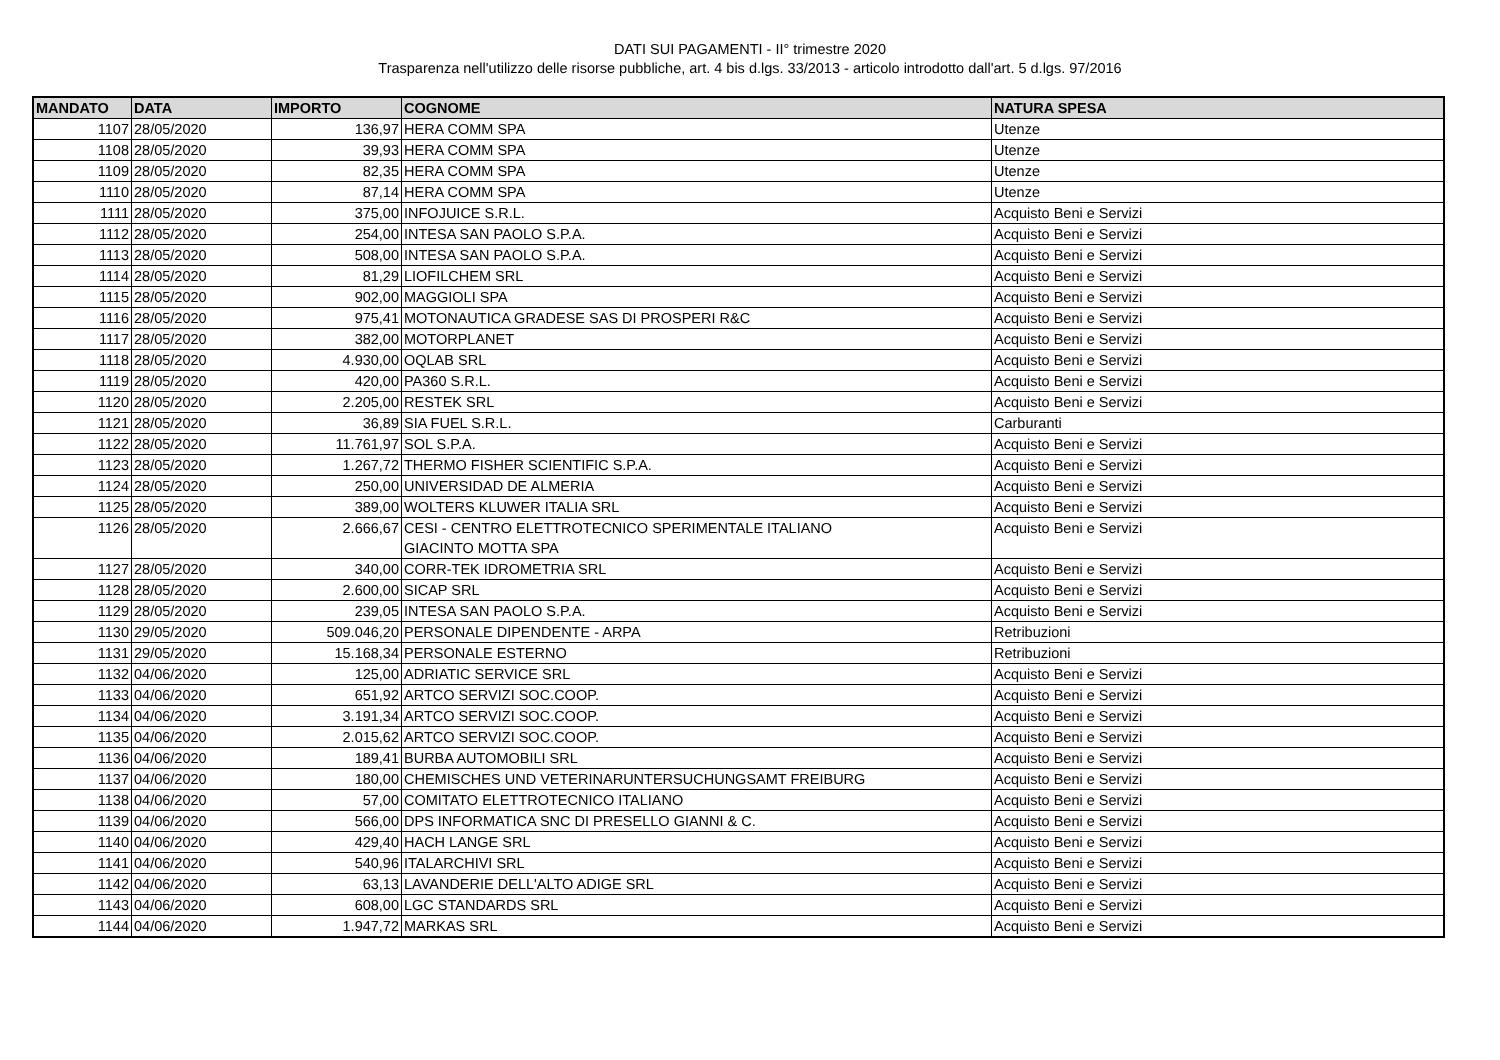DATI SUI PAGAMENTI - II° trimestre 2020
Trasparenza nell'utilizzo delle risorse pubbliche, art. 4 bis d.lgs. 33/2013 - articolo introdotto dall'art. 5 d.lgs. 97/2016
| MANDATO | DATA | IMPORTO | COGNOME | NATURA SPESA |
| --- | --- | --- | --- | --- |
| 1107 | 28/05/2020 | 136,97 | HERA COMM SPA | Utenze |
| 1108 | 28/05/2020 | 39,93 | HERA COMM SPA | Utenze |
| 1109 | 28/05/2020 | 82,35 | HERA COMM SPA | Utenze |
| 1110 | 28/05/2020 | 87,14 | HERA COMM SPA | Utenze |
| 1111 | 28/05/2020 | 375,00 | INFOJUICE S.R.L. | Acquisto Beni e Servizi |
| 1112 | 28/05/2020 | 254,00 | INTESA SAN PAOLO S.P.A. | Acquisto Beni e Servizi |
| 1113 | 28/05/2020 | 508,00 | INTESA SAN PAOLO S.P.A. | Acquisto Beni e Servizi |
| 1114 | 28/05/2020 | 81,29 | LIOFILCHEM SRL | Acquisto Beni e Servizi |
| 1115 | 28/05/2020 | 902,00 | MAGGIOLI SPA | Acquisto Beni e Servizi |
| 1116 | 28/05/2020 | 975,41 | MOTONAUTICA GRADESE SAS DI PROSPERI R&C | Acquisto Beni e Servizi |
| 1117 | 28/05/2020 | 382,00 | MOTORPLANET | Acquisto Beni e Servizi |
| 1118 | 28/05/2020 | 4.930,00 | OQLAB SRL | Acquisto Beni e Servizi |
| 1119 | 28/05/2020 | 420,00 | PA360 S.R.L. | Acquisto Beni e Servizi |
| 1120 | 28/05/2020 | 2.205,00 | RESTEK SRL | Acquisto Beni e Servizi |
| 1121 | 28/05/2020 | 36,89 | SIA FUEL S.R.L. | Carburanti |
| 1122 | 28/05/2020 | 11.761,97 | SOL S.P.A. | Acquisto Beni e Servizi |
| 1123 | 28/05/2020 | 1.267,72 | THERMO FISHER SCIENTIFIC S.P.A. | Acquisto Beni e Servizi |
| 1124 | 28/05/2020 | 250,00 | UNIVERSIDAD DE ALMERIA | Acquisto Beni e Servizi |
| 1125 | 28/05/2020 | 389,00 | WOLTERS KLUWER ITALIA SRL | Acquisto Beni e Servizi |
| 1126 | 28/05/2020 | 2.666,67 | CESI - CENTRO ELETTROTECNICO SPERIMENTALE ITALIANO GIACINTO MOTTA SPA | Acquisto Beni e Servizi |
| 1127 | 28/05/2020 | 340,00 | CORR-TEK IDROMETRIA SRL | Acquisto Beni e Servizi |
| 1128 | 28/05/2020 | 2.600,00 | SICAP SRL | Acquisto Beni e Servizi |
| 1129 | 28/05/2020 | 239,05 | INTESA SAN PAOLO S.P.A. | Acquisto Beni e Servizi |
| 1130 | 29/05/2020 | 509.046,20 | PERSONALE DIPENDENTE - ARPA | Retribuzioni |
| 1131 | 29/05/2020 | 15.168,34 | PERSONALE ESTERNO | Retribuzioni |
| 1132 | 04/06/2020 | 125,00 | ADRIATIC SERVICE SRL | Acquisto Beni e Servizi |
| 1133 | 04/06/2020 | 651,92 | ARTCO SERVIZI SOC.COOP. | Acquisto Beni e Servizi |
| 1134 | 04/06/2020 | 3.191,34 | ARTCO SERVIZI SOC.COOP. | Acquisto Beni e Servizi |
| 1135 | 04/06/2020 | 2.015,62 | ARTCO SERVIZI SOC.COOP. | Acquisto Beni e Servizi |
| 1136 | 04/06/2020 | 189,41 | BURBA AUTOMOBILI SRL | Acquisto Beni e Servizi |
| 1137 | 04/06/2020 | 180,00 | CHEMISCHES UND VETERINARUNTERSUCHUNGSAMT FREIBURG | Acquisto Beni e Servizi |
| 1138 | 04/06/2020 | 57,00 | COMITATO ELETTROTECNICO ITALIANO | Acquisto Beni e Servizi |
| 1139 | 04/06/2020 | 566,00 | DPS INFORMATICA SNC DI PRESELLO GIANNI & C. | Acquisto Beni e Servizi |
| 1140 | 04/06/2020 | 429,40 | HACH LANGE SRL | Acquisto Beni e Servizi |
| 1141 | 04/06/2020 | 540,96 | ITALARCHIVI SRL | Acquisto Beni e Servizi |
| 1142 | 04/06/2020 | 63,13 | LAVANDERIE DELL'ALTO ADIGE SRL | Acquisto Beni e Servizi |
| 1143 | 04/06/2020 | 608,00 | LGC STANDARDS SRL | Acquisto Beni e Servizi |
| 1144 | 04/06/2020 | 1.947,72 | MARKAS SRL | Acquisto Beni e Servizi |